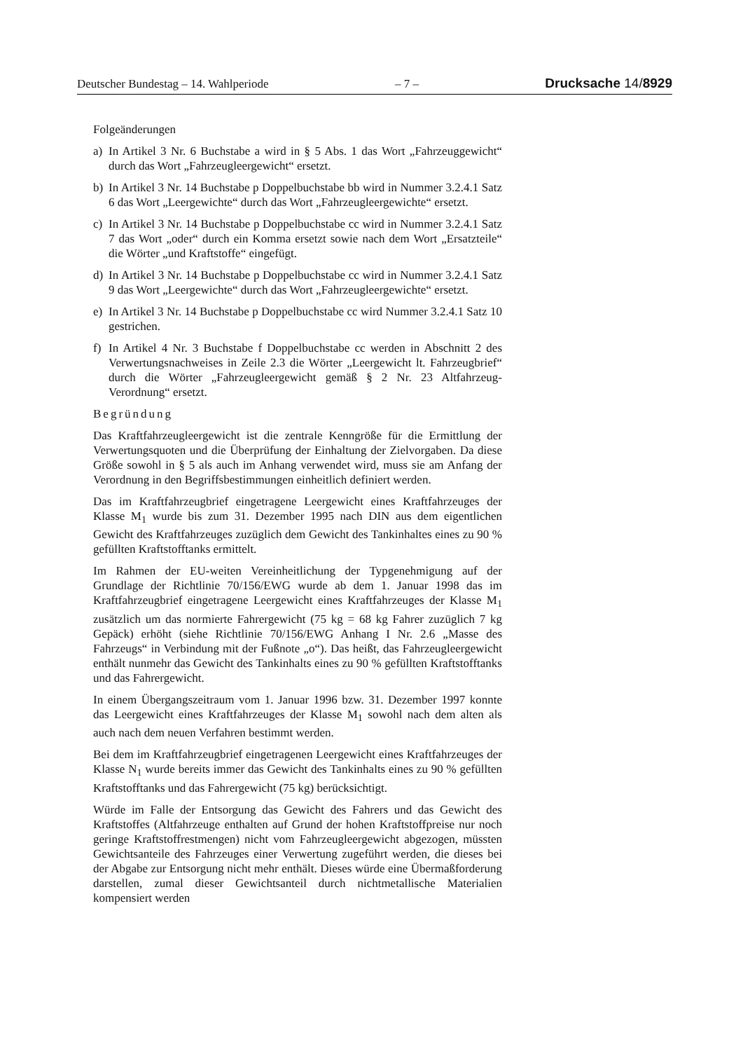Deutscher Bundestag – 14. Wahlperiode – 7 – Drucksache 14/8929
Folgeänderungen
a) In Artikel 3 Nr. 6 Buchstabe a wird in § 5 Abs. 1 das Wort „Fahrzeuggewicht“ durch das Wort „Fahrzeugleergewicht“ ersetzt.
b) In Artikel 3 Nr. 14 Buchstabe p Doppelbuchstabe bb wird in Nummer 3.2.4.1 Satz 6 das Wort „Leergewichte“ durch das Wort „Fahrzeugleergewichte“ ersetzt.
c) In Artikel 3 Nr. 14 Buchstabe p Doppelbuchstabe cc wird in Nummer 3.2.4.1 Satz 7 das Wort „oder“ durch ein Komma ersetzt sowie nach dem Wort „Ersatzteile“ die Wörter „und Kraftstoffe“ eingefügt.
d) In Artikel 3 Nr. 14 Buchstabe p Doppelbuchstabe cc wird in Nummer 3.2.4.1 Satz 9 das Wort „Leergewichte“ durch das Wort „Fahrzeugleergewichte“ ersetzt.
e) In Artikel 3 Nr. 14 Buchstabe p Doppelbuchstabe cc wird Nummer 3.2.4.1 Satz 10 gestrichen.
f) In Artikel 4 Nr. 3 Buchstabe f Doppelbuchstabe cc werden in Abschnitt 2 des Verwertungsnachweises in Zeile 2.3 die Wörter „Leergewicht lt. Fahrzeugbrief“ durch die Wörter „Fahrzeugleergewicht gemäß § 2 Nr. 23 Altfahrzeug-Verordnung“ ersetzt.
Begründung
Das Kraftfahrzeugleergewicht ist die zentrale Kenngröße für die Ermittlung der Verwertungsquoten und die Überprüfung der Einhaltung der Zielvorgaben. Da diese Größe sowohl in § 5 als auch im Anhang verwendet wird, muss sie am Anfang der Verordnung in den Begriffsbestimmungen einheitlich definiert werden.
Das im Kraftfahrzeugbrief eingetragene Leergewicht eines Kraftfahrzeuges der Klasse M<sub>1</sub> wurde bis zum 31. Dezember 1995 nach DIN aus dem eigentlichen Gewicht des Kraftfahrzeuges zuzüglich dem Gewicht des Tankinhaltes eines zu 90 % gefüllten Kraftstofftanks ermittelt.
Im Rahmen der EU-weiten Vereinheitlichung der Typgenehmigung auf der Grundlage der Richtlinie 70/156/EWG wurde ab dem 1. Januar 1998 das im Kraftfahrzeugbrief eingetragene Leergewicht eines Kraftfahrzeuges der Klasse M<sub>1</sub> zusätzlich um das normierte Fahrergewicht (75 kg = 68 kg Fahrer zuzüglich 7 kg Gepäck) erhöht (siehe Richtlinie 70/156/EWG Anhang I Nr. 2.6 „Masse des Fahrzeugs“ in Verbindung mit der Fußnote „o“). Das heißt, das Fahrzeugleergewicht enthält nunmehr das Gewicht des Tankinhalts eines zu 90 % gefüllten Kraftstofftanks und das Fahrergewicht.
In einem Übergangszeitraum vom 1. Januar 1996 bzw. 31. Dezember 1997 konnte das Leergewicht eines Kraftfahrzeuges der Klasse M<sub>1</sub> sowohl nach dem alten als auch nach dem neuen Verfahren bestimmt werden.
Bei dem im Kraftfahrzeugbrief eingetragenen Leergewicht eines Kraftfahrzeuges der Klasse N<sub>1</sub> wurde bereits immer das Gewicht des Tankinhalts eines zu 90 % gefüllten Kraftstofftanks und das Fahrergewicht (75 kg) berücksichtigt.
Würde im Falle der Entsorgung das Gewicht des Fahrers und das Gewicht des Kraftstoffes (Altfahrzeuge enthalten auf Grund der hohen Kraftstoffpreise nur noch geringe Kraftstoffrestmengen) nicht vom Fahrzeugleergewicht abgezogen, müssten Gewichtsanteile des Fahrzeuges einer Verwertung zugeführt werden, die dieses bei der Abgabe zur Entsorgung nicht mehr enthält. Dieses würde eine Übermaßforderung darstellen, zumal dieser Gewichtsanteil durch nichtmetallische Materialien kompensiert werden